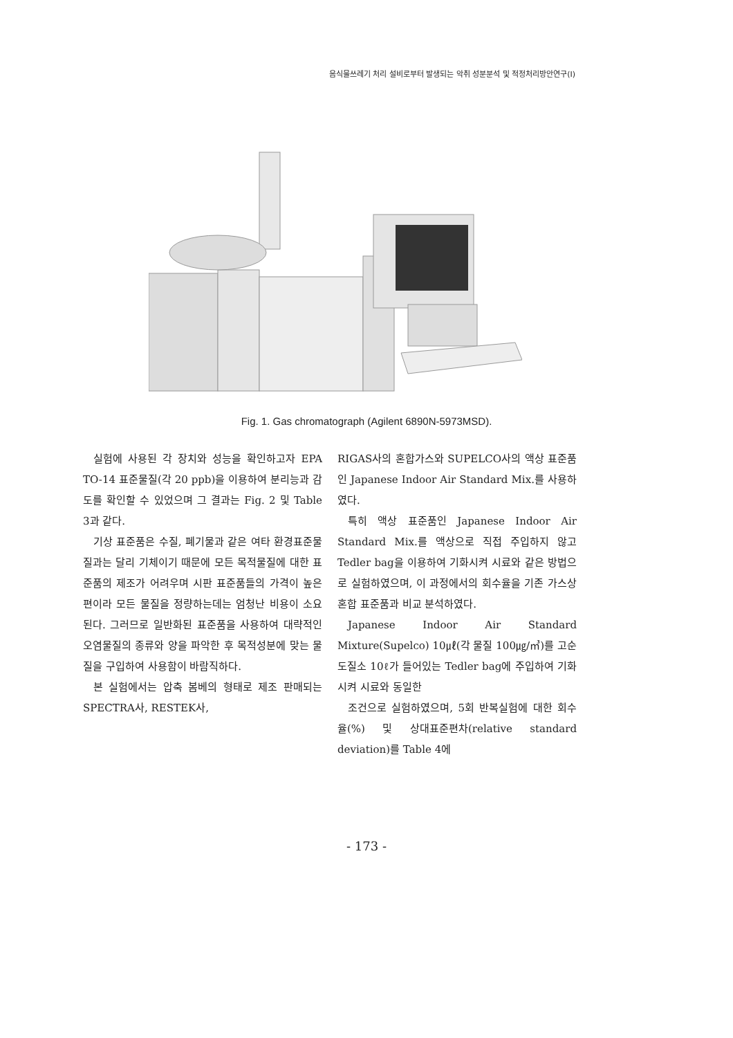음식물쓰레기 처리 설비로부터 발생되는 악취 성분분석 및 적정처리방안연구(Ⅰ)
Fig. 1. Gas chromatograph (Agilent 6890N-5973MSD).
실험에 사용된 각 장치와 성능을 확인하고자 EPA TO-14 표준물질(각 20 ppb)을 이용하여 분리능과 감도를 확인할 수 있었으며 그 결과는 Fig. 2 및 Table 3과 같다.
기상 표준품은 수질, 폐기물과 같은 여타 환경표준물질과는 달리 기체이기 때문에 모든 목적물질에 대한 표준품의 제조가 어려우며 시판 표준품들의 가격이 높은 편이라 모든 물질을 정량하는데는 엄청난 비용이 소요된다. 그러므로 일반화된 표준품을 사용하여 대략적인 오염물질의 종류와 양을 파악한 후 목적성분에 맞는 물질을 구입하여 사용함이 바람직하다.
본 실험에서는 압축 봄베의 형태로 제조 판매되는 SPECTRA사, RESTEK사,
RIGAS사의 혼합가스와 SUPELCO사의 액상 표준품인 Japanese Indoor Air Standard Mix.를 사용하였다.
특히 액상 표준품인 Japanese Indoor Air Standard Mix.를 액상으로 직접 주입하지 않고 Tedler bag을 이용하여 기화시켜 시료와 같은 방법으로 실험하였으며, 이 과정에서의 회수율을 기존 가스상 혼합 표준품과 비교 분석하였다.
Japanese Indoor Air Standard Mixture(Supelco) 10㎕(각 물질 100㎍/㎥)를 고순도질소 10ℓ가 들어있는 Tedler bag에 주입하여 기화시켜 시료와 동일한
조건으로 실험하였으며, 5회 반복실험에 대한 회수율(%) 및 상대표준편차(relative standard deviation)를 Table 4에
- 173 -